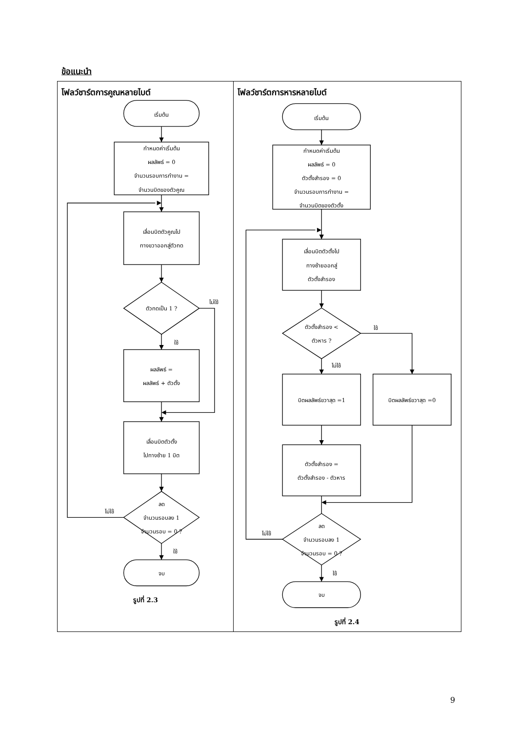ข้อแนะนำ
| โฟลว์ชาร์ตการคูณหลายไบต์ เริ่มต้น กำหนดค่าเริ่มต้น ผลลัพธ์ = 0 จำนวนรอบการทำงาน = จำนวนบิตของตัวคูณ เลื่อนบิตตัวคูณไป ทางขวาออกสู่ตัวทด ตัวทดเป็น 1 ? ไม่ใช้ ใช้ ผลลัพธ์ = ผลลัพธ์ + ตัวตั้ง เลื่อนบิตตัวตั้ง ไปทางซ้าย 1 บิต ลด จำนวนรอบลง 1 จำนวนรอบ = 0 ? ไม่ใช้ ใช้ จบ รูปที่ 2.3 | โฟลว์ชาร์ตการหารหลายไบต์ เริ่มต้น กำหนดค่าเริ่มต้น ผลลัพธ์ = 0 ตัวตั้งสำรอง = 0 จำนวนรอบการทำงาน = จำนวนบิตของตัวตั้ง เลื่อนบิตตัวตั้งไป ทางซ้ายออกสู่ ตัวตั้งสำรอง ตัวตั้งสำรอง < ตัวหาร ? ใช้ ไม่ใช้ บิตผลลัพธ์ขวาสุด =1 บิตผลลัพธ์ขวาสุด =0 ตัวตั้งสำรอง = ตัวตั้งสำรอง - ตัวหาร ลด จำนวนรอบลง 1 จำนวนรอบ = 0 ? ไม่ใช้ ใช้ จบ รูปที่ 2.4 |
9